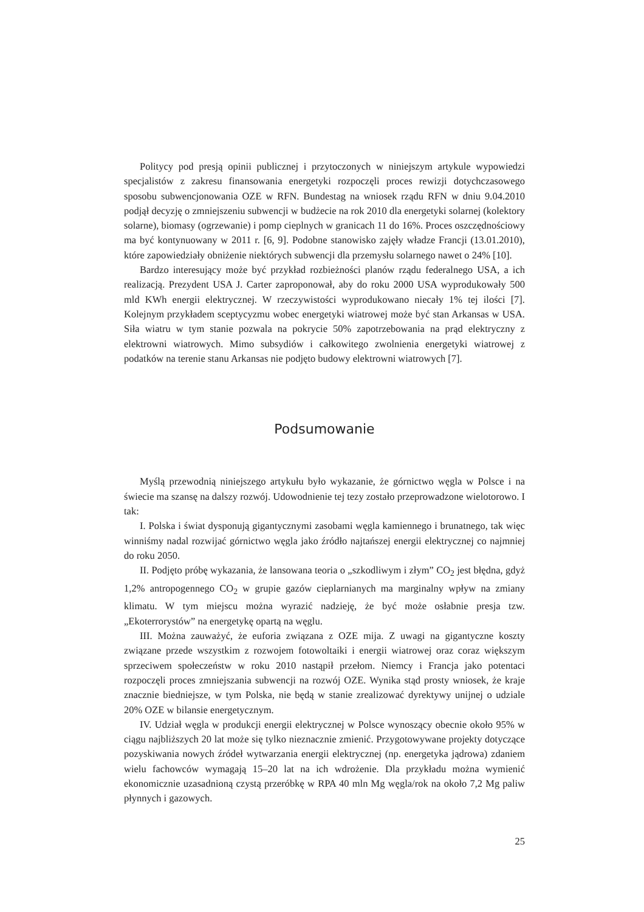Politycy pod presją opinii publicznej i przytoczonych w niniejszym artykule wypowiedzi specjalistów z zakresu finansowania energetyki rozpoczęli proces rewizji dotychczasowego sposobu subwencjonowania OZE w RFN. Bundestag na wniosek rządu RFN w dniu 9.04.2010 podjął decyzję o zmniejszeniu subwencji w budżecie na rok 2010 dla energetyki solarnej (kolektory solarne), biomasy (ogrzewanie) i pomp cieplnych w granicach 11 do 16%. Proces oszczędnościowy ma być kontynuowany w 2011 r. [6, 9]. Podobne stanowisko zajęły władze Francji (13.01.2010), które zapowiedziały obniżenie niektórych subwencji dla przemysłu solarnego nawet o 24% [10].
Bardzo interesujący może być przykład rozbieżności planów rządu federalnego USA, a ich realizacją. Prezydent USA J. Carter zaproponował, aby do roku 2000 USA wyprodukowały 500 mld KWh energii elektrycznej. W rzeczywistości wyprodukowano niecały 1% tej ilości [7]. Kolejnym przykładem sceptycyzmu wobec energetyki wiatrowej może być stan Arkansas w USA. Siła wiatru w tym stanie pozwala na pokrycie 50% zapotrzebowania na prąd elektryczny z elektrowni wiatrowych. Mimo subsydiów i całkowitego zwolnienia energetyki wiatrowej z podatków na terenie stanu Arkansas nie podjęto budowy elektrowni wiatrowych [7].
Podsumowanie
Myślą przewodnią niniejszego artykułu było wykazanie, że górnictwo węgla w Polsce i na świecie ma szansę na dalszy rozwój. Udowodnienie tej tezy zostało przeprowadzone wielotorowo. I tak:
I. Polska i świat dysponują gigantycznymi zasobami węgla kamiennego i brunatnego, tak więc winniśmy nadal rozwijać górnictwo węgla jako źródło najtańszej energii elektrycznej co najmniej do roku 2050.
II. Podjęto próbę wykazania, że lansowana teoria o „szkodliwym i złym” CO<sub>2</sub> jest błędna, gdyż 1,2% antropogennego CO<sub>2</sub> w grupie gazów cieplarnianych ma marginalny wpływ na zmiany klimatu. W tym miejscu można wyrazić nadzieję, że być może osłabnie presja tzw. „Ekoterrorystów” na energetykę opartą na węglu.
III. Można zauważyć, że euforia związana z OZE mija. Z uwagi na gigantyczne koszty związane przede wszystkim z rozwojem fotowoltaiki i energii wiatrowej oraz coraz większym sprzeciwem społeczeństw w roku 2010 nastąpił przełom. Niemcy i Francja jako potentaci rozpoczęli proces zmniejszania subwencji na rozwój OZE. Wynika stąd prosty wniosek, że kraje znacznie biedniejsze, w tym Polska, nie będą w stanie zrealizować dyrektywy unijnej o udziale 20% OZE w bilansie energetycznym.
IV. Udział węgla w produkcji energii elektrycznej w Polsce wynoszący obecnie około 95% w ciągu najbliższych 20 lat może się tylko nieznacznie zmienić. Przygotowywane projekty dotyczące pozyskiwania nowych źródeł wytwarzania energii elektrycznej (np. energetyka jądrowa) zdaniem wielu fachowców wymagają 15–20 lat na ich wdrożenie. Dla przykładu można wymienić ekonomicznie uzasadnioną czystą przeróbkę w RPA 40 mln Mg węgla/rok na około 7,2 Mg paliw płynnych i gazowych.
25